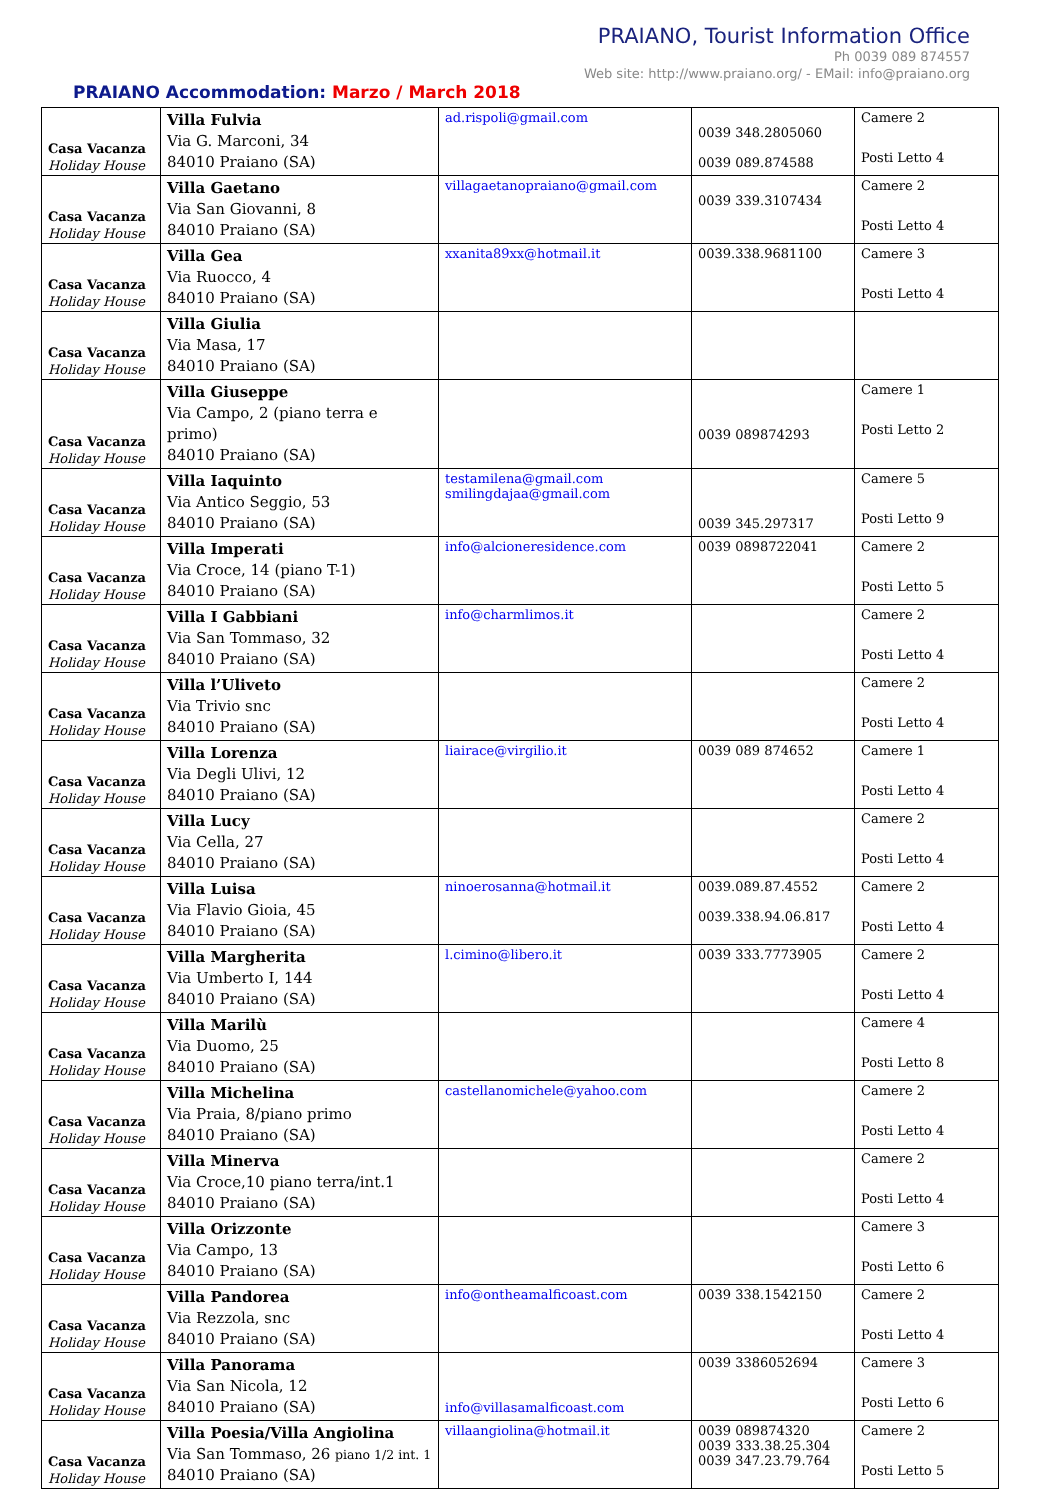PRAIANO, Tourist Information Office
Ph 0039 089 874557
Web site: http://www.praiano.org/ - EMail: info@praiano.org
PRAIANO Accommodation: Marzo / March 2018
| Casa Vacanza Holiday House | Villa Fulvia Via G. Marconi, 34 84010 Praiano (SA) | ad.rispoli@gmail.com | 0039 348.2805060 0039 089.874588 | Camere 2 Posti Letto 4 |
| Casa Vacanza Holiday House | Villa Gaetano Via San Giovanni, 8 84010 Praiano (SA) | villagaetanopraiano@gmail.com | 0039 339.3107434 | Camere 2 Posti Letto 4 |
| Casa Vacanza Holiday House | Villa Gea Via Ruocco, 4 84010 Praiano (SA) | xxanita89xx@hotmail.it | 0039.338.9681100 | Camere 3 Posti Letto 4 |
| Casa Vacanza Holiday House | Villa Giulia Via Masa, 17 84010 Praiano (SA) | | | |
| Casa Vacanza Holiday House | Villa Giuseppe Via Campo, 2 (piano terra e primo) 84010 Praiano (SA) | | 0039 089874293 | Camere 1 Posti Letto 2 |
| Casa Vacanza Holiday House | Villa Iaquinto Via Antico Seggio, 53 84010 Praiano (SA) | testamilena@gmail.com smilingdajaa@gmail.com | 0039 345.297317 | Camere 5 Posti Letto 9 |
| Casa Vacanza Holiday House | Villa Imperati Via Croce, 14 (piano T-1) 84010 Praiano (SA) | info@alcioneresidence.com | 0039 0898722041 | Camere 2 Posti Letto 5 |
| Casa Vacanza Holiday House | Villa I Gabbiani Via San Tommaso, 32 84010 Praiano (SA) | info@charmlimos.it | | Camere 2 Posti Letto 4 |
| Casa Vacanza Holiday House | Villa l’Uliveto Via Trivio snc 84010 Praiano (SA) | | | Camere 2 Posti Letto 4 |
| Casa Vacanza Holiday House | Villa Lorenza Via Degli Ulivi, 12 84010 Praiano (SA) | liairace@virgilio.it | 0039 089 874652 | Camere 1 Posti Letto 4 |
| Casa Vacanza Holiday House | Villa Lucy Via Cella, 27 84010 Praiano (SA) | | | Camere 2 Posti Letto 4 |
| Casa Vacanza Holiday House | Villa Luisa Via Flavio Gioia, 45 84010 Praiano (SA) | ninoerosanna@hotmail.it | 0039.089.87.4552 0039.338.94.06.817 | Camere 2 Posti Letto 4 |
| Casa Vacanza Holiday House | Villa Margherita Via Umberto I, 144 84010 Praiano (SA) | l.cimino@libero.it | 0039 333.7773905 | Camere 2 Posti Letto 4 |
| Casa Vacanza Holiday House | Villa Marilù Via Duomo, 25 84010 Praiano (SA) | | | Camere 4 Posti Letto 8 |
| Casa Vacanza Holiday House | Villa Michelina Via Praia, 8/piano primo 84010 Praiano (SA) | castellanomichele@yahoo.com | | Camere 2 Posti Letto 4 |
| Casa Vacanza Holiday House | Villa Minerva Via Croce,10 piano terra/int.1 84010 Praiano (SA) | | | Camere 2 Posti Letto 4 |
| Casa Vacanza Holiday House | Villa Orizzonte Via Campo, 13 84010 Praiano (SA) | | | Camere 3 Posti Letto 6 |
| Casa Vacanza Holiday House | Villa Pandorea Via Rezzola, snc 84010 Praiano (SA) | info@ontheamalficoast.com | 0039 338.1542150 | Camere 2 Posti Letto 4 |
| Casa Vacanza Holiday House | Villa Panorama Via San Nicola, 12 84010 Praiano (SA) | info@villasamalficoast.com | 0039 3386052694 | Camere 3 Posti Letto 6 |
| Casa Vacanza Holiday House | Villa Poesia/Villa Angiolina Via San Tommaso, 26 piano 1/2 int. 1 84010 Praiano (SA) | villaangiolina@hotmail.it | 0039 089874320 0039 333.38.25.304 0039 347.23.79.764 | Camere 2 Posti Letto 5 |